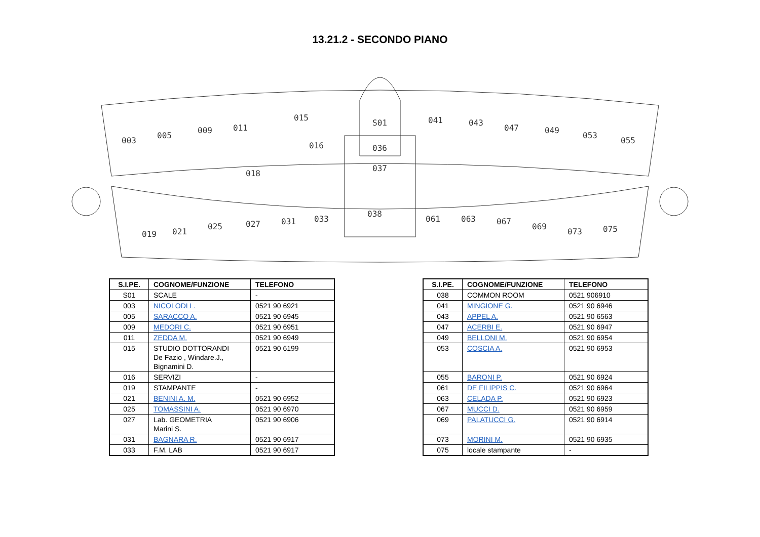13.21.2 - SECONDO PIANO
003
005
009
011
015
S01
016
036
037
018
041
043
047
049
053
055
019
021
025
027
031
033
038
061
063
067
069
073
075
| S.I.PE. | COGNOME/FUNZIONE | TELEFONO |
| --- | --- | --- |
| S01 | SCALE | - |
| 003 | NICOLODI L. | 0521 90 6921 |
| 005 | SARACCO A. | 0521 90 6945 |
| 009 | MEDORI C. | 0521 90 6951 |
| 011 | ZEDDA M. | 0521 90 6949 |
| 015 | STUDIO DOTTORANDI De Fazio , Windare.J., Bignamini D. | 0521 90 6199 |
| 016 | SERVIZI | - |
| 019 | STAMPANTE | - |
| 021 | BENINI A. M. | 0521 90 6952 |
| 025 | TOMASSINI A. | 0521 90 6970 |
| 027 | Lab. GEOMETRIA Marini S. | 0521 90 6906 |
| 031 | BAGNARA R. | 0521 90 6917 |
| 033 | F.M. LAB | 0521 90 6917 |
| S.I.PE. | COGNOME/FUNZIONE | TELEFONO |
| --- | --- | --- |
| 038 | COMMON ROOM | 0521 906910 |
| 041 | MINGIONE G. | 0521 90 6946 |
| 043 | APPEL A. | 0521 90 6563 |
| 047 | ACERBI E. | 0521 90 6947 |
| 049 | BELLONI M. | 0521 90 6954 |
| 053 | COSCIA A. | 0521 90 6953 |
| 055 | BARONI P. | 0521 90 6924 |
| 061 | DE FILIPPIS C. | 0521 90 6964 |
| 063 | CELADA P. | 0521 90 6923 |
| 067 | MUCCI D. | 0521 90 6959 |
| 069 | PALATUCCI G. | 0521 90 6914 |
| 073 | MORINI M. | 0521 90 6935 |
| 075 | locale stampante | - |